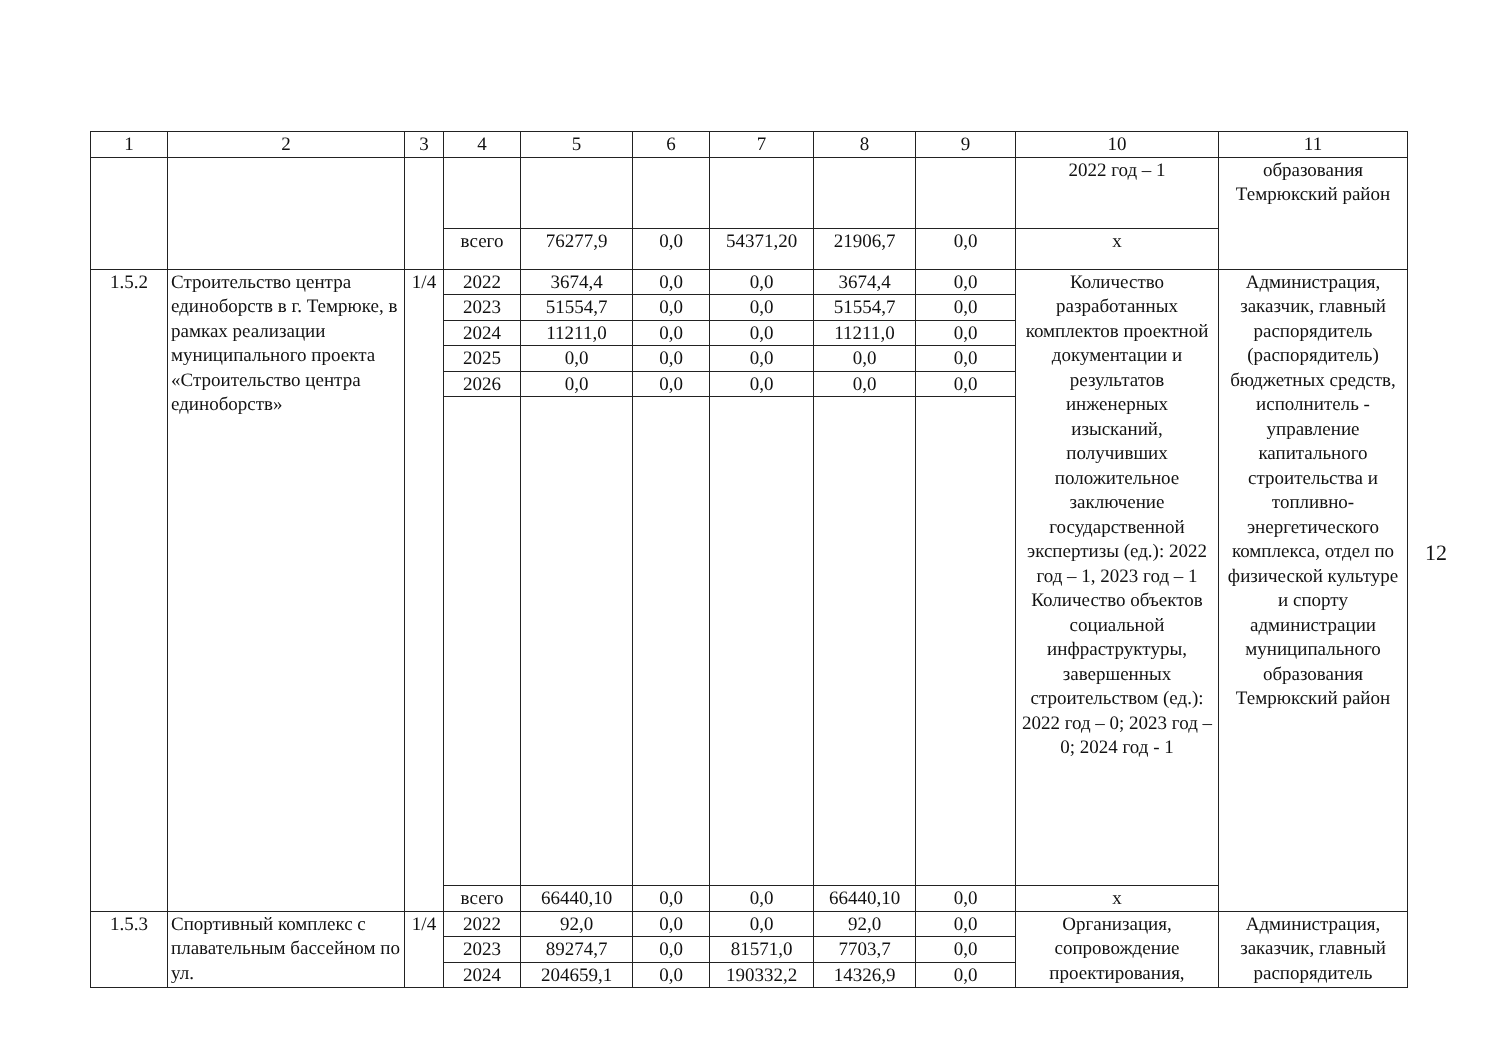| 1 | 2 | 3 | 4 | 5 | 6 | 7 | 8 | 9 | 10 | 11 |
| --- | --- | --- | --- | --- | --- | --- | --- | --- | --- | --- |
| | | | | | | | | | 2022 год – 1 | образования Темрюкский район |
| | | | всего | 76277,9 | 0,0 | 54371,20 | 21906,7 | 0,0 | х | |
| 1.5.2 | Строительство центра единоборств в г. Темрюке, в рамках реализации муниципального проекта «Строительство центра единоборств» | 1/4 | 2022 | 3674,4 | 0,0 | 0,0 | 3674,4 | 0,0 | Количество разработанных комплектов проектной документации и результатов инженерных изысканий, получивших положительное заключение государственной экспертизы (ед.): 2022 год – 1, 2023 год – 1 Количество объектов социальной инфраструктуры, завершенных строительством (ед.): 2022 год – 0; 2023 год – 0; 2024 год - 1 | Администрация, заказчик, главный распорядитель (распорядитель) бюджетных средств, исполнитель - управление капитального строительства и топливно-энергетического комплекса, отдел по физической культуре и спорту администрации муниципального образования Темрюкский район |
| | | | 2023 | 51554,7 | 0,0 | 0,0 | 51554,7 | 0,0 | | |
| | | | 2024 | 11211,0 | 0,0 | 0,0 | 11211,0 | 0,0 | | |
| | | | 2025 | 0,0 | 0,0 | 0,0 | 0,0 | 0,0 | | |
| | | | 2026 | 0,0 | 0,0 | 0,0 | 0,0 | 0,0 | | |
| | | | всего | 66440,10 | 0,0 | 0,0 | 66440,10 | 0,0 | х | |
| 1.5.3 | Спортивный комплекс с плавательным бассейном по ул. | 1/4 | 2022 | 92,0 | 0,0 | 0,0 | 92,0 | 0,0 | Организация, сопровождение проектирования, | Администрация, заказчик, главный распорядитель |
| | | | 2023 | 89274,7 | 0,0 | 81571,0 | 7703,7 | 0,0 | | |
| | | | 2024 | 204659,1 | 0,0 | 190332,2 | 14326,9 | 0,0 | | |
12